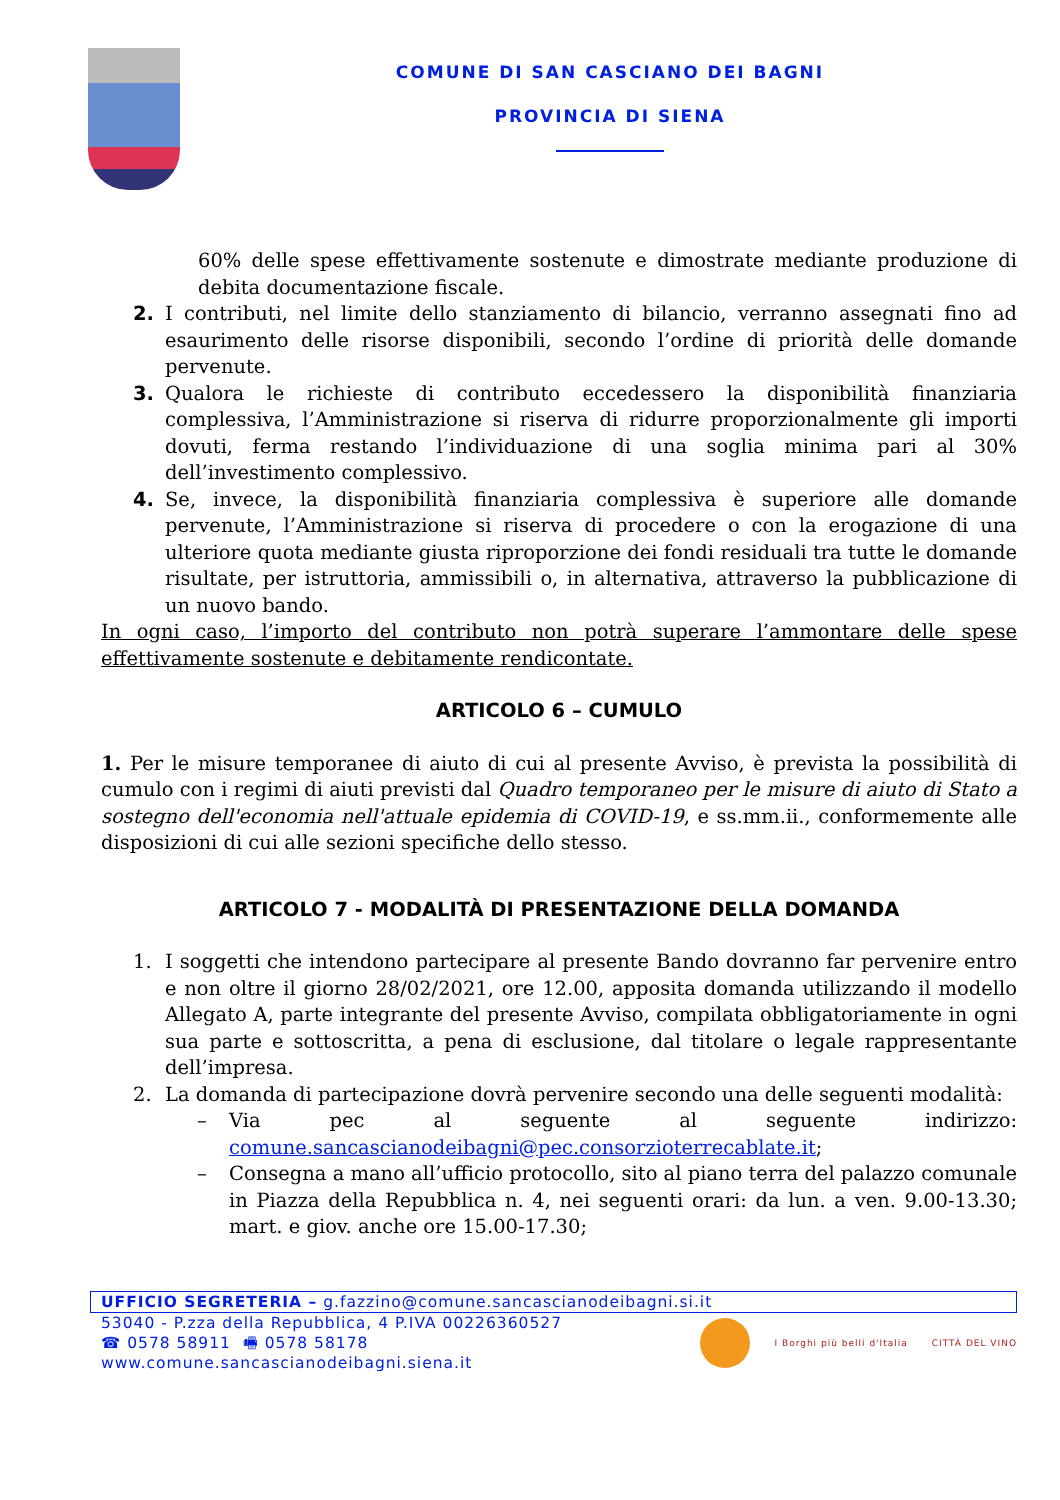COMUNE DI SAN CASCIANO DEI BAGNI
PROVINCIA DI SIENA
60% delle spese effettivamente sostenute e dimostrate mediante produzione di debita documentazione fiscale.
2. I contributi, nel limite dello stanziamento di bilancio, verranno assegnati fino ad esaurimento delle risorse disponibili, secondo l’ordine di priorità delle domande pervenute.
3. Qualora le richieste di contributo eccedessero la disponibilità finanziaria complessiva, l’Amministrazione si riserva di ridurre proporzionalmente gli importi dovuti, ferma restando l’individuazione di una soglia minima pari al 30% dell’investimento complessivo.
4. Se, invece, la disponibilità finanziaria complessiva è superiore alle domande pervenute, l’Amministrazione si riserva di procedere o con la erogazione di una ulteriore quota mediante giusta riproporzione dei fondi residuali tra tutte le domande risultate, per istruttoria, ammissibili o, in alternativa, attraverso la pubblicazione di un nuovo bando.
In ogni caso, l’importo del contributo non potrà superare l’ammontare delle spese effettivamente sostenute e debitamente rendicontate.
ARTICOLO 6 – CUMULO
1. Per le misure temporanee di aiuto di cui al presente Avviso, è prevista la possibilità di cumulo con i regimi di aiuti previsti dal Quadro temporaneo per le misure di aiuto di Stato a sostegno dell'economia nell'attuale epidemia di COVID-19, e ss.mm.ii., conformemente alle disposizioni di cui alle sezioni specifiche dello stesso.
ARTICOLO 7 - MODALITÀ DI PRESENTAZIONE DELLA DOMANDA
1. I soggetti che intendono partecipare al presente Bando dovranno far pervenire entro e non oltre il giorno 28/02/2021, ore 12.00, apposita domanda utilizzando il modello Allegato A, parte integrante del presente Avviso, compilata obbligatoriamente in ogni sua parte e sottoscritta, a pena di esclusione, dal titolare o legale rappresentante dell’impresa.
2. La domanda di partecipazione dovrà pervenire secondo una delle seguenti modalità:
– Via pec al seguente al seguente indirizzo: comune.sancascianodeibagni@pec.consorzioterrecablate.it;
– Consegna a mano all’ufficio protocollo, sito al piano terra del palazzo comunale in Piazza della Repubblica n. 4, nei seguenti orari: da lun. a ven. 9.00-13.30; mart. e giov. anche ore 15.00-17.30;
UFFICIO SEGRETERIA – g.fazzino@comune.sancascianodeibagni.si.it
53040 - P.zza della Repubblica, 4 P.IVA 00226360527
☎ 0578 58911 🖷 0578 58178
www.comune.sancascianodeibagni.siena.it
I Borghi più belli d'Italia CITTÀ DEL VINO